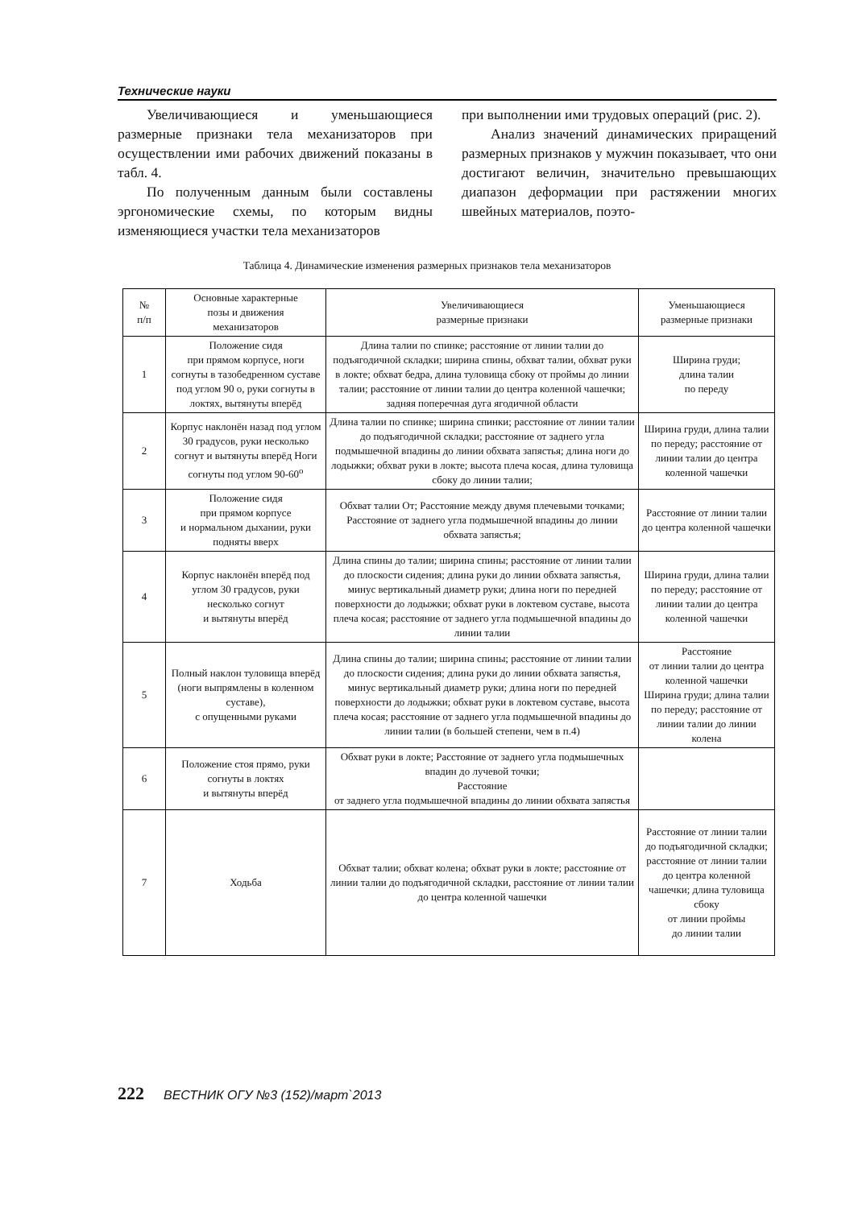Технические науки
Увеличивающиеся и уменьшающиеся размерные признаки тела механизаторов при осуществлении ими рабочих движений показаны в табл. 4.
По полученным данным были составлены эргономические схемы, по которым видны изменяющиеся участки тела механизаторов
при выполнении ими трудовых операций (рис. 2).
Анализ значений динамических приращений размерных признаков у мужчин показывает, что они достигают величин, значительно превышающих диапазон деформации при растяжении многих швейных материалов, поэто-
Таблица 4. Динамические изменения размерных признаков тела механизаторов
| № п/п | Основные характерные позы и движения механизаторов | Увеличивающиеся размерные признаки | Уменьшающиеся размерные признаки |
| 1 | Положение сидя при прямом корпусе, ноги согнуты в тазобедренном суставе под углом 90 о, руки согнуты в локтях, вытянуты вперёд | Длина талии по спинке; расстояние от линии талии до подъягодичной складки; ширина спины, обхват талии, обхват руки в локте; обхват бедра, длина туловища сбоку от проймы до линии талии; расстояние от линии талии до центра коленной чашечки; задняя поперечная дуга ягодичной области | Ширина груди; длина талии по переду |
| 2 | Корпус наклонён назад под углом 30 градусов, руки несколько согнут и вытянуты вперёд Ноги согнуты под углом 90-60<sup>о</sup> | Длина талии по спинке; ширина спинки; расстояние от линии талии до подъягодичной складки; расстояние от заднего угла подмышечной впадины до линии обхвата запястья; длина ноги до лодыжки; обхват руки в локте; высота плеча косая, длина туловища сбоку до линии талии; | Ширина груди, длина талии по переду; расстояние от линии талии до центра коленной чашечки |
| 3 | Положение сидя при прямом корпусе и нормальном дыхании, руки подняты вверх | Обхват талии От; Расстояние между двумя плечевыми точками; Расстояние от заднего угла подмышечной впадины до линии обхвата запястья; | Расстояние от линии талии до центра коленной чашечки |
| 4 | Корпус наклонён вперёд под углом 30 градусов, руки несколько согнут и вытянуты вперёд | Длина спины до талии; ширина спины; расстояние от линии талии до плоскости сидения; длина руки до линии обхвата запястья, минус вертикальный диаметр руки; длина ноги по передней поверхности до лодыжки; обхват руки в локтевом суставе, высота плеча косая; расстояние от заднего угла подмышечной впадины до линии талии | Ширина груди, длина талии по переду; расстояние от линии талии до центра коленной чашечки |
| 5 | Полный наклон туловища вперёд (ноги выпрямлены в коленном суставе), с опущенными руками | Длина спины до талии; ширина спины; расстояние от линии талии до плоскости сидения; длина руки до линии обхвата запястья, минус вертикальный диаметр руки; длина ноги по передней поверхности до лодыжки; обхват руки в локтевом суставе, высота плеча косая; расстояние от заднего угла подмышечной впадины до линии талии (в большей степени, чем в п.4) | Расстояние от линии талии до центра коленной чашечки Ширина груди; длина талии по переду; расстояние от линии талии до линии колена |
| 6 | Положение стоя прямо, руки согнуты в локтях и вытянуты вперёд | Обхват руки в локте; Расстояние от заднего угла подмышечных впадин до лучевой точки; Расстояние от заднего угла подмышечной впадины до линии обхвата запястья | |
| 7 | Ходьба | Обхват талии; обхват колена; обхват руки в локте; расстояние от линии талии до подъягодичной складки, расстояние от линии талии до центра коленной чашечки | Расстояние от линии талии до подъягодичной складки; расстояние от линии талии до центра коленной чашечки; длина туловища сбоку от линии проймы до линии талии |
222 ВЕСТНИК ОГУ №3 (152)/март`2013